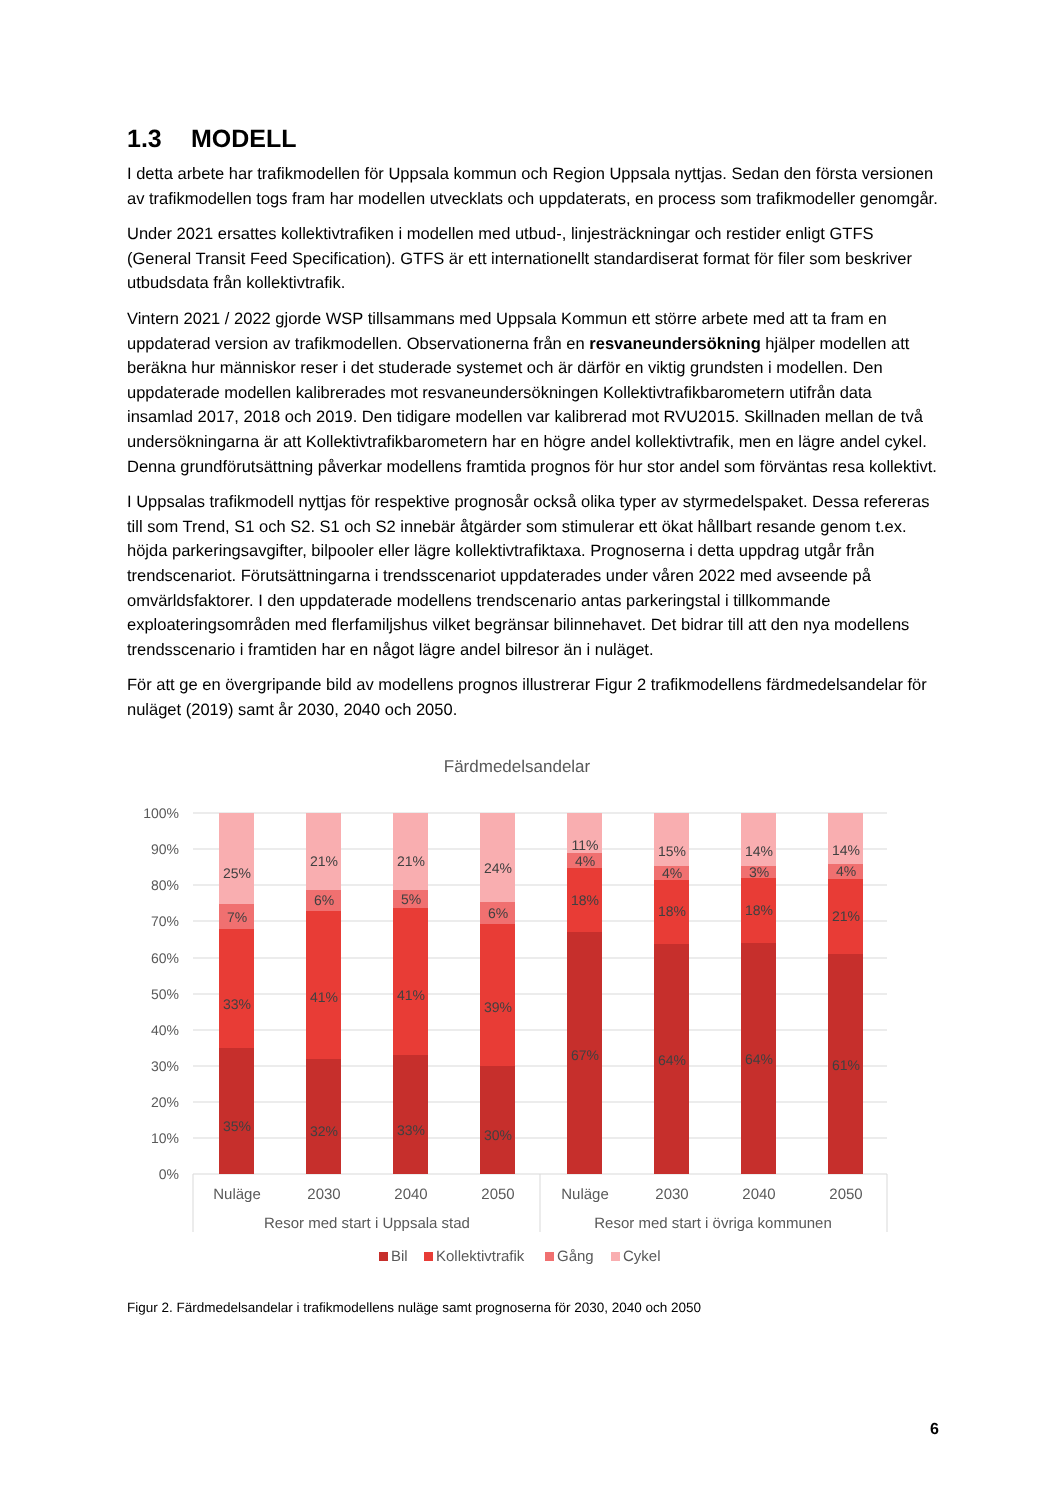1.3 MODELL
I detta arbete har trafikmodellen för Uppsala kommun och Region Uppsala nyttjas. Sedan den första versionen av trafikmodellen togs fram har modellen utvecklats och uppdaterats, en process som trafikmodeller genomgår.
Under 2021 ersattes kollektivtrafiken i modellen med utbud-, linjesträckningar och restider enligt GTFS (General Transit Feed Specification). GTFS är ett internationellt standardiserat format för filer som beskriver utbudsdata från kollektivtrafik.
Vintern 2021 / 2022 gjorde WSP tillsammans med Uppsala Kommun ett större arbete med att ta fram en uppdaterad version av trafikmodellen. Observationerna från en resvaneundersökning hjälper modellen att beräkna hur människor reser i det studerade systemet och är därför en viktig grundsten i modellen. Den uppdaterade modellen kalibrerades mot resvaneundersökningen Kollektivtrafikbarometern utifrån data insamlad 2017, 2018 och 2019. Den tidigare modellen var kalibrerad mot RVU2015. Skillnaden mellan de två undersökningarna är att Kollektivtrafikbarometern har en högre andel kollektivtrafik, men en lägre andel cykel. Denna grundförutsättning påverkar modellens framtida prognos för hur stor andel som förväntas resa kollektivt.
I Uppsalas trafikmodell nyttjas för respektive prognosår också olika typer av styrmedelspaket. Dessa refereras till som Trend, S1 och S2. S1 och S2 innebär åtgärder som stimulerar ett ökat hållbart resande genom t.ex. höjda parkeringsavgifter, bilpooler eller lägre kollektivtrafiktaxa. Prognoserna i detta uppdrag utgår från trendscenariot. Förutsättningarna i trendsscenariot uppdaterades under våren 2022 med avseende på omvärldsfaktorer. I den uppdaterade modellens trendscenario antas parkeringstal i tillkommande exploateringsområden med flerfamiljshus vilket begränsar bilinnehavet. Det bidrar till att den nya modellens trendsscenario i framtiden har en något lägre andel bilresor än i nuläget.
För att ge en övergripande bild av modellens prognos illustrerar Figur 2 trafikmodellens färdmedelsandelar för nuläget (2019) samt år 2030, 2040 och 2050.
Färdmedelsandelar
100%
90%
80%
70%
60%
50%
40%
30%
20%
10%
0%
25%
7%
33%
35%
21%
6%
41%
32%
21%
5%
41%
33%
24%
6%
39%
30%
11%
4%
18%
67%
15%
4%
18%
64%
14%
3%
18%
64%
14%
4%
21%
61%
Nuläge
2030
2040
2050
Nuläge
2030
2040
2050
Resor med start i Uppsala stad
Resor med start i övriga kommunen
Bil
Kollektivtrafik
Gång
Cykel
Figur 2. Färdmedelsandelar i trafikmodellens nuläge samt prognoserna för 2030, 2040 och 2050
6